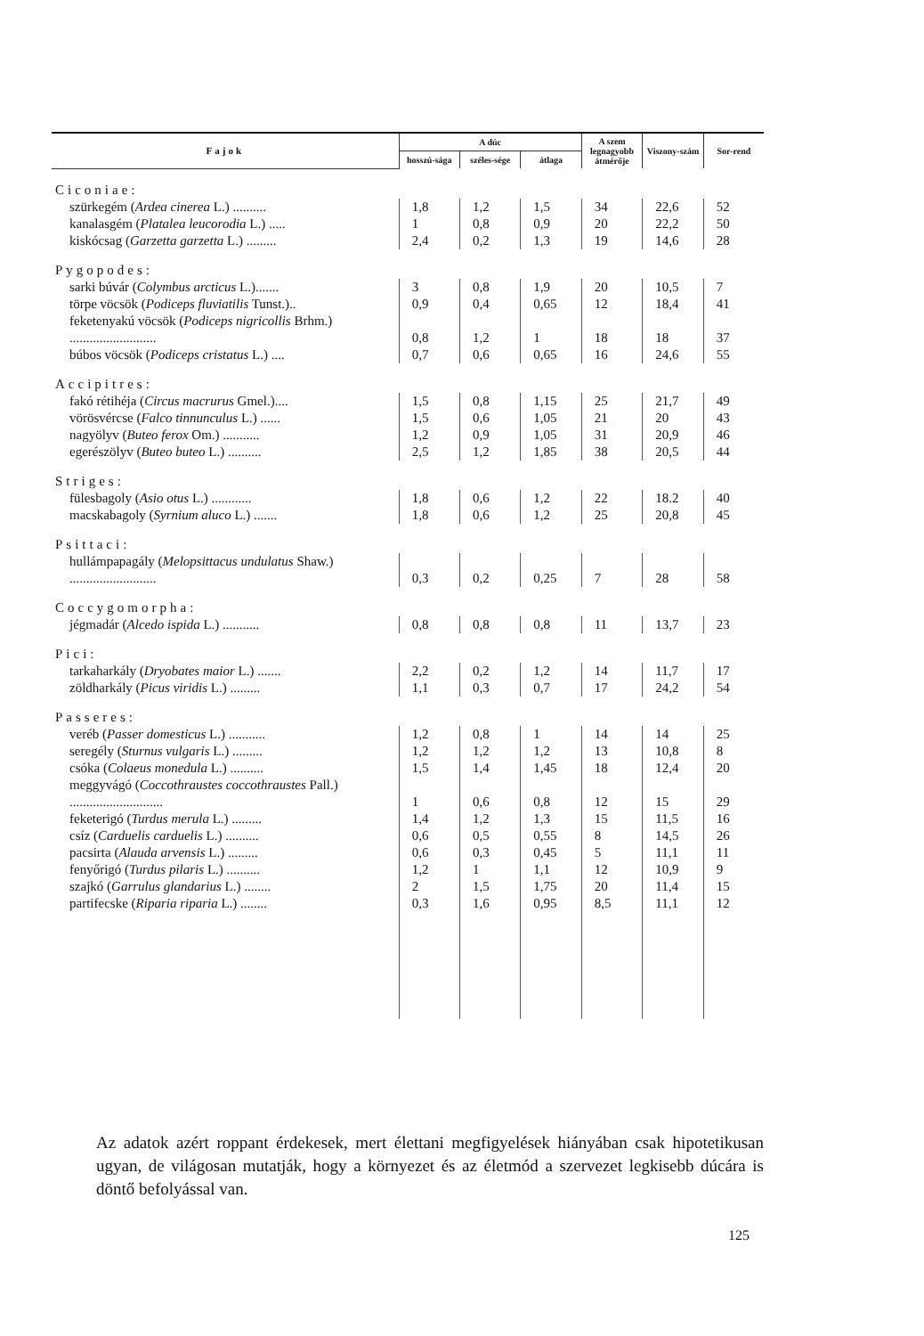| Fajok | A dúc | | | A szem legnagyobb átmérője | Viszony-szám | Sor-rend |
| --- | --- | --- | --- | --- | --- | --- |
| | hosszú-sága | széles-sége | átlaga | | | |
| Ciconiae: | | | | | | |
| szürkegém ( Ardea cinerea L.) .......... | 1,8 | 1,2 | 1,5 | 34 | 22,6 | 52 |
| kanalasgém ( Platalea leucorodia L.) ..... | 1 | 0,8 | 0,9 | 20 | 22,2 | 50 |
| kiskócsag ( Garzetta garzetta L.) ......... | 2,4 | 0,2 | 1,3 | 19 | 14,6 | 28 |
| Pygopodes: | | | | | | |
| sarki búvár ( Colymbus arcticus L.)....... | 3 | 0,8 | 1,9 | 20 | 10,5 | 7 |
| törpe vöcsök ( Podiceps fluviatilis Tunst.).. | 0,9 | 0,4 | 0,65 | 12 | 18,4 | 41 |
| feketenyakú vöcsök ( Podiceps nigricollis Brhm.) .......................... | 0,8 | 1,2 | 1 | 18 | 18 | 37 |
| búbos vöcsök ( Podiceps cristatus L.) .... | 0,7 | 0,6 | 0,65 | 16 | 24,6 | 55 |
| Accipitres: | | | | | | |
| fakó rétihéja ( Circus macrurus Gmel.).... | 1,5 | 0,8 | 1,15 | 25 | 21,7 | 49 |
| vörösvércse ( Falco tinnunculus L.) ...... | 1,5 | 0,6 | 1,05 | 21 | 20 | 43 |
| nagyölyv ( Buteo ferox Om.) ........... | 1,2 | 0,9 | 1,05 | 31 | 20,9 | 46 |
| egerészölyv ( Buteo buteo L.) .......... | 2,5 | 1,2 | 1,85 | 38 | 20,5 | 44 |
| Striges: | | | | | | |
| fülesbagoly ( Asio otus L.) ............ | 1,8 | 0,6 | 1,2 | 22 | 18.2 | 40 |
| macskabagoly ( Syrnium aluco L.) ....... | 1,8 | 0,6 | 1,2 | 25 | 20,8 | 45 |
| Psittaci: | | | | | | |
| hullámpapagály ( Melopsittacus undulatus Shaw.) .......................... | 0,3 | 0,2 | 0,25 | 7 | 28 | 58 |
| Coccygomorpha: | | | | | | |
| jégmadár ( Alcedo ispida L.) ........... | 0,8 | 0,8 | 0,8 | 11 | 13,7 | 23 |
| Pici: | | | | | | |
| tarkaharkály ( Dryobates maior L.) ....... | 2,2 | 0,2 | 1,2 | 14 | 11,7 | 17 |
| zöldharkály ( Picus viridis L.) ......... | 1,1 | 0,3 | 0,7 | 17 | 24,2 | 54 |
| Passeres: | | | | | | |
| veréb ( Passer domesticus L.) ........... | 1,2 | 0,8 | 1 | 14 | 14 | 25 |
| seregély ( Sturnus vulgaris L.) ......... | 1,2 | 1,2 | 1,2 | 13 | 10,8 | 8 |
| csóka ( Colaeus monedula L.) .......... | 1,5 | 1,4 | 1,45 | 18 | 12,4 | 20 |
| meggyvágó ( Coccothraustes coccothraustes Pall.) ............................ | 1 | 0,6 | 0,8 | 12 | 15 | 29 |
| feketerigó ( Turdus merula L.) ......... | 1,4 | 1,2 | 1,3 | 15 | 11,5 | 16 |
| csíz ( Carduelis carduelis L.) .......... | 0,6 | 0,5 | 0,55 | 8 | 14,5 | 26 |
| pacsirta ( Alauda arvensis L.) ......... | 0,6 | 0,3 | 0,45 | 5 | 11,1 | 11 |
| fenyőrigó ( Turdus pilaris L.) .......... | 1,2 | 1 | 1,1 | 12 | 10,9 | 9 |
| szajkó ( Garrulus glandarius L.) ........ | 2 | 1,5 | 1,75 | 20 | 11,4 | 15 |
| partifecske ( Riparia riparia L.) ........ | 0,3 | 1,6 | 0,95 | 8,5 | 11,1 | 12 |
Az adatok azért roppant érdekesek, mert élettani megfigyelések hiányában csak hipotetikusan ugyan, de világosan mutatják, hogy a környezet és az életmód a szervezet legkisebb dúcára is döntő befolyással van.
125